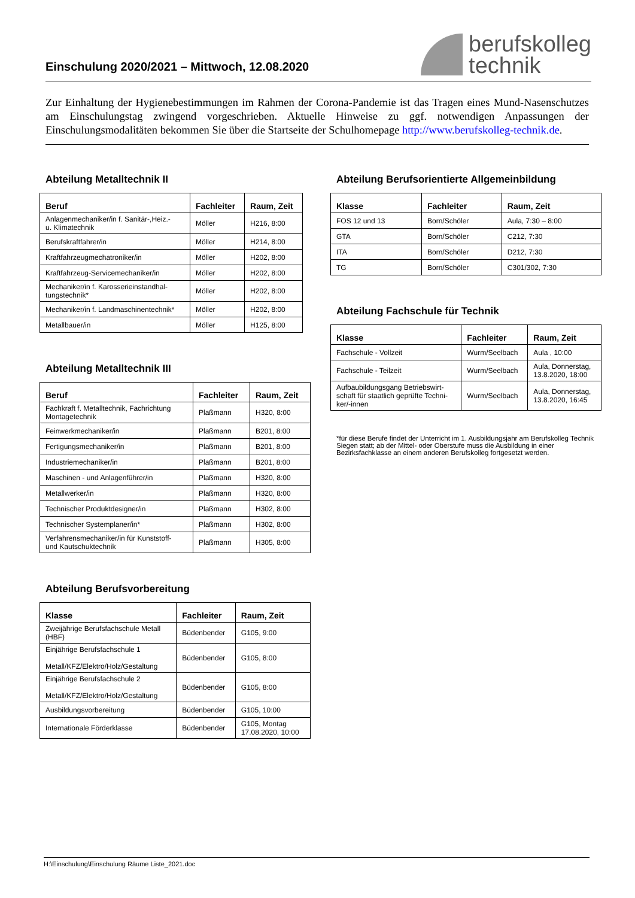Einschulung 2020/2021 – Mittwoch, 12.08.2020
berufskolleg
technik
Zur Einhaltung der Hygienebestimmungen im Rahmen der Corona-Pandemie ist das Tragen eines Mund-Nasenschutzes am Einschulungstag zwingend vorgeschrieben. Aktuelle Hinweise zu ggf. notwendigen Anpassungen der Einschulungsmodalitäten bekommen Sie über die Startseite der Schulhomepage http://www.berufskolleg-technik.de.
Abteilung Metalltechnik II
| Beruf | Fachleiter | Raum, Zeit |
| --- | --- | --- |
| Anlagenmechaniker/in f. Sanitär-,Heiz.- u. Klimatechnik | Möller | H216, 8:00 |
| Berufskraftfahrer/in | Möller | H214, 8:00 |
| Kraftfahrzeugmechatroniker/in | Möller | H202, 8:00 |
| Kraftfahrzeug-Servicemechaniker/in | Möller | H202, 8:00 |
| Mechaniker/in f. Karosserieinstandhal- tungstechnik* | Möller | H202, 8:00 |
| Mechaniker/in f. Landmaschinentechnik* | Möller | H202, 8:00 |
| Metallbauer/in | Möller | H125, 8:00 |
Abteilung Metalltechnik III
| Beruf | Fachleiter | Raum, Zeit |
| --- | --- | --- |
| Fachkraft f. Metalltechnik, Fachrichtung Montagetechnik | Plaßmann | H320, 8:00 |
| Feinwerkmechaniker/in | Plaßmann | B201, 8:00 |
| Fertigungsmechaniker/in | Plaßmann | B201, 8:00 |
| Industriemechaniker/in | Plaßmann | B201, 8:00 |
| Maschinen - und Anlagenführer/in | Plaßmann | H320, 8:00 |
| Metallwerker/in | Plaßmann | H320, 8:00 |
| Technischer Produktdesigner/in | Plaßmann | H302, 8:00 |
| Technischer Systemplaner/in* | Plaßmann | H302, 8:00 |
| Verfahrensmechaniker/in für Kunststoff- und Kautschuktechnik | Plaßmann | H305, 8:00 |
Abteilung Berufsvorbereitung
| Klasse | Fachleiter | Raum, Zeit |
| --- | --- | --- |
| Zweijährige Berufsfachschule Metall (HBF) | Büdenbender | G105, 9:00 |
| Einjährige Berufsfachschule 1 Metall/KFZ/Elektro/Holz/Gestaltung | Büdenbender | G105, 8:00 |
| Einjährige Berufsfachschule 2 Metall/KFZ/Elektro/Holz/Gestaltung | Büdenbender | G105, 8:00 |
| Ausbildungsvorbereitung | Büdenbender | G105, 10:00 |
| Internationale Förderklasse | Büdenbender | G105, Montag 17.08.2020, 10:00 |
Abteilung Berufsorientierte Allgemeinbildung
| Klasse | Fachleiter | Raum, Zeit |
| --- | --- | --- |
| FOS 12 und 13 | Born/Schöler | Aula, 7:30 – 8:00 |
| GTA | Born/Schöler | C212, 7:30 |
| ITA | Born/Schöler | D212, 7:30 |
| TG | Born/Schöler | C301/302, 7:30 |
Abteilung Fachschule für Technik
| Klasse | Fachleiter | Raum, Zeit |
| --- | --- | --- |
| Fachschule - Vollzeit | Wurm/Seelbach | Aula , 10:00 |
| Fachschule - Teilzeit | Wurm/Seelbach | Aula, Donnerstag, 13.8.2020, 18:00 |
| Aufbaubildungsgang Betriebswirt- schaft für staatlich geprüfte Techni- ker/-innen | Wurm/Seelbach | Aula, Donnerstag, 13.8.2020, 16:45 |
*für diese Berufe findet der Unterricht im 1. Ausbildungsjahr am Berufskolleg Technik Siegen statt; ab der Mittel- oder Oberstufe muss die Ausbildung in einer Bezirksfachklasse an einem anderen Berufskolleg fortgesetzt werden.
H:\Einschulung\Einschulung Räume Liste_2021.doc